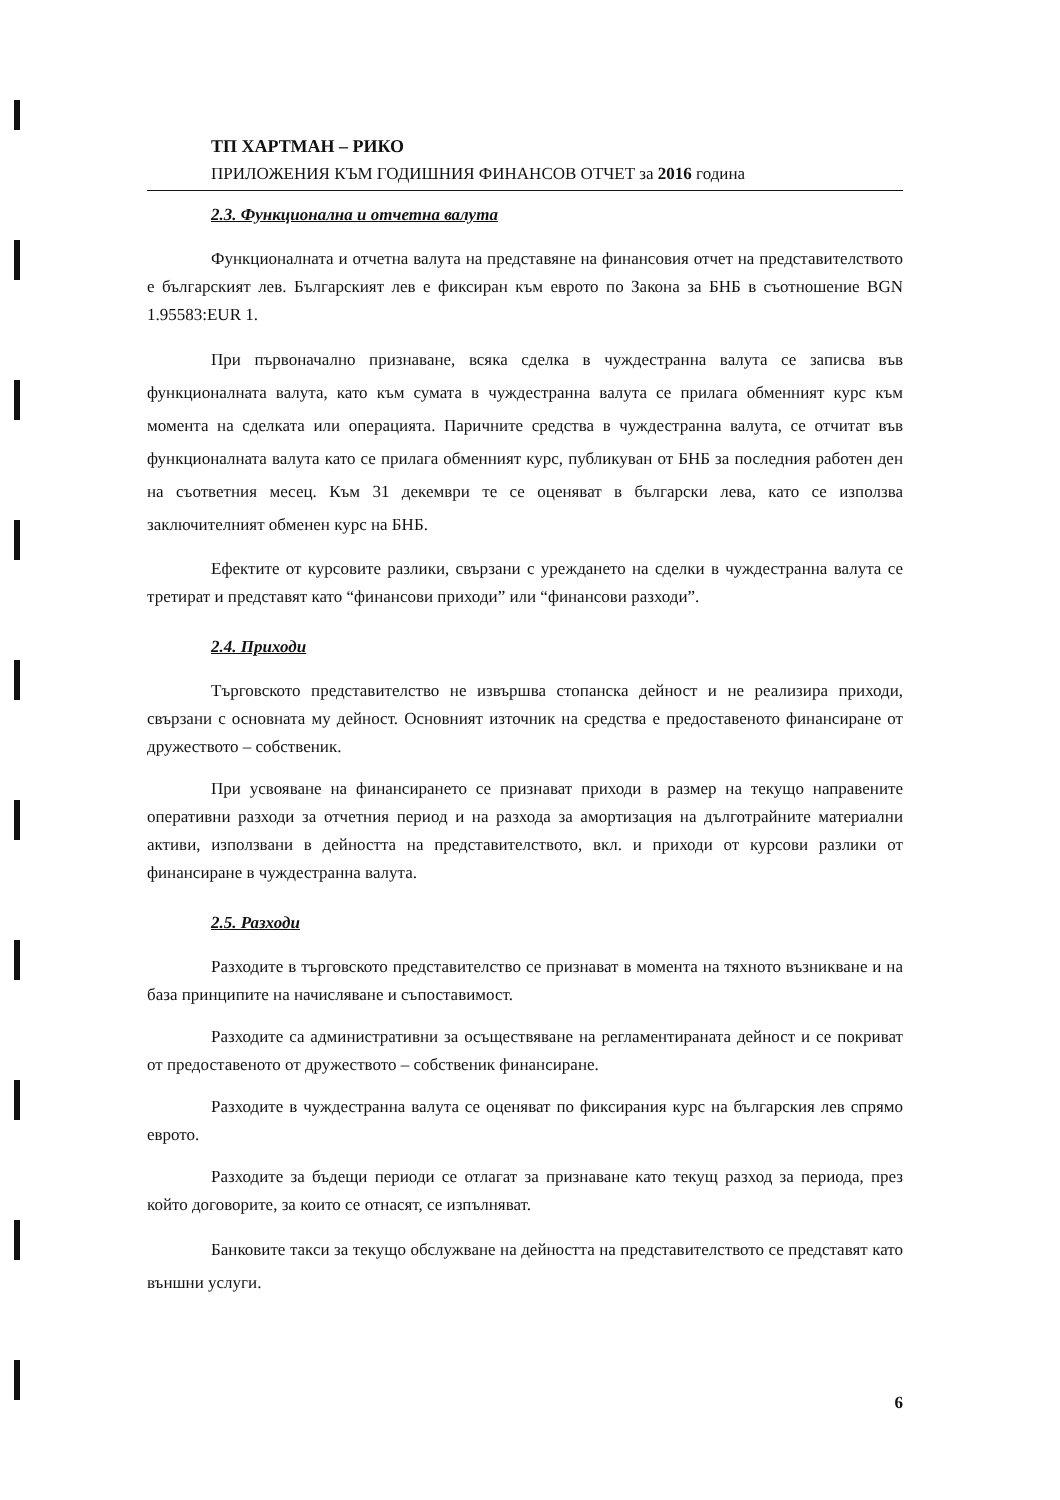ТП ХАРТМАН – РИКО
ПРИЛОЖЕНИЯ КЪМ ГОДИШНИЯ ФИНАНСОВ ОТЧЕТ за 2016 година
2.3. Функционална и отчетна валута
Функционалната и отчетна валута на представяне на финансовия отчет на представителството е българският лев. Българският лев е фиксиран към еврото по Закона за БНБ в съотношение BGN 1.95583:EUR 1.
При първоначално признаване, всяка сделка в чуждестранна валута се записва във функционалната валута, като към сумата в чуждестранна валута се прилага обменният курс към момента на сделката или операцията. Паричните средства в чуждестранна валута, се отчитат във функционалната валута като се прилага обменният курс, публикуван от БНБ за последния работен ден на съответния месец. Към 31 декември те се оценяват в български лева, като се използва заключителният обменен курс на БНБ.
Ефектите от курсовите разлики, свързани с уреждането на сделки в чуждестранна валута се третират и представят като “финансови приходи” или “финансови разходи”.
2.4. Приходи
Търговското представителство не извършва стопанска дейност и не реализира приходи, свързани с основната му дейност. Основният източник на средства е предоставеното финансиране от дружеството – собственик.
При усвояване на финансирането се признават приходи в размер на текущо направените оперативни разходи за отчетния период и на разхода за амортизация на дълготрайните материални активи, използвани в дейността на представителството, вкл. и приходи от курсови разлики от финансиране в чуждестранна валута.
2.5. Разходи
Разходите в търговското представителство се признават в момента на тяхното възникване и на база принципите на начисляване и съпоставимост.
Разходите са административни за осъществяване на регламентираната дейност и се покриват от предоставеното от дружеството – собственик финансиране.
Разходите в чуждестранна валута се оценяват по фиксирания курс на българския лев спрямо еврото.
Разходите за бъдещи периоди се отлагат за признаване като текущ разход за периода, през който договорите, за които се отнасят, се изпълняват.
Банковите такси за текущо обслужване на дейността на представителството се представят като външни услуги.
6